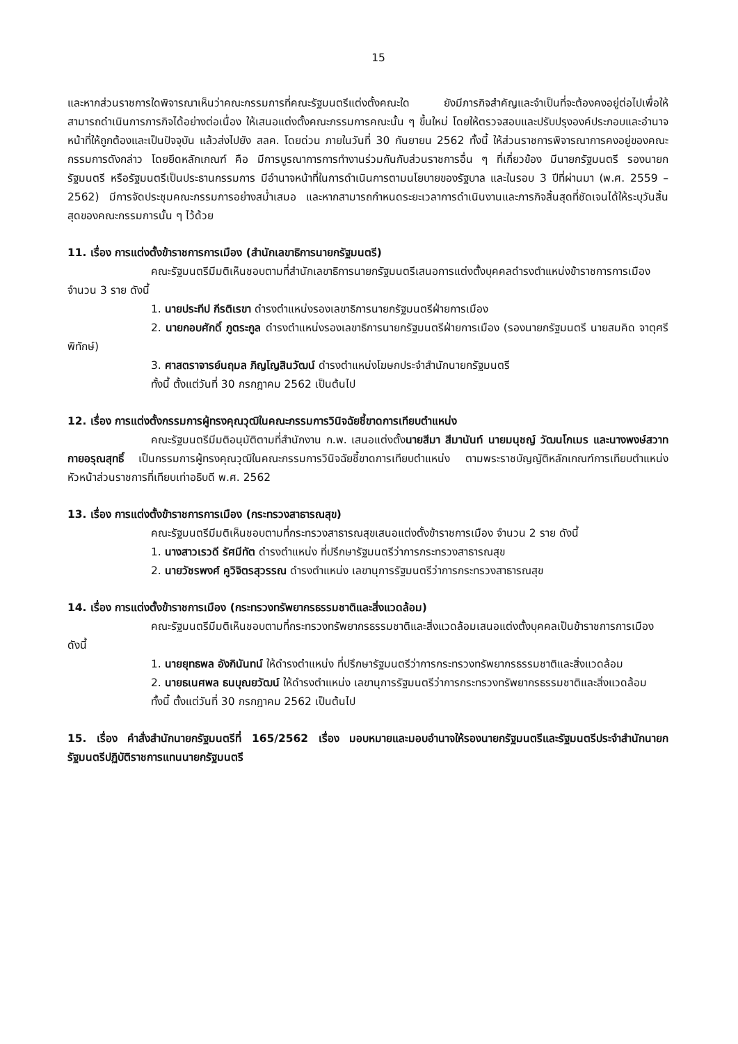15
และหากส่วนราชการใดพิจารณาเห็นว่าคณะกรรมการที่คณะรัฐมนตรีแต่งตั้งคณะใด ยังมีภารกิจสำคัญและจำเป็นที่จะต้องคงอยู่ต่อไปเพื่อให้สามารถดำเนินการภารกิจได้อย่างต่อเนื่อง ให้เสนอแต่งตั้งคณะกรรมการคณะนั้น ๆ ขึ้นใหม่ โดยให้ตรวจสอบและปรับปรุงองค์ประกอบและอำนาจหน้าที่ให้ถูกต้องและเป็นปัจจุบัน แล้วส่งไปยัง สลค. โดยด่วน ภายในวันที่ 30 กันยายน 2562 ทั้งนี้ ให้ส่วนราชการพิจารณาการคงอยู่ของคณะกรรมการดังกล่าว โดยยึดหลักเกณฑ์ คือ มีการบูรณาการการทำงานร่วมกันกับส่วนราชการอื่น ๆ ที่เกี่ยวข้อง มีนายกรัฐมนตรี รองนายกรัฐมนตรี หรือรัฐมนตรีเป็นประธานกรรมการ มีอำนาจหน้าที่ในการดำเนินการตามนโยบายของรัฐบาล และในรอบ 3 ปีที่ผ่านมา (พ.ศ. 2559 – 2562) มีการจัดประชุมคณะกรรมการอย่างสม่ำเสมอ และหากสามารถกำหนดระยะเวลาการดำเนินงานและภารกิจสิ้นสุดที่ชัดเจนได้ให้ระบุวันสิ้นสุดของคณะกรรมการนั้น ๆ ไว้ด้วย
11. เรื่อง การแต่งตั้งข้าราชการการเมือง (สำนักเลขาธิการนายกรัฐมนตรี)
คณะรัฐมนตรีมีมติเห็นชอบตามที่สำนักเลขาธิการนายกรัฐมนตรีเสนอการแต่งตั้งบุคคลดำรงตำแหน่งข้าราชการการเมือง จำนวน 3 ราย ดังนี้
1. นายประทีป กีรติเรขา ดำรงตำแหน่งรองเลขาธิการนายกรัฐมนตรีฝ่ายการเมือง
2. นายกอบศักดิ์ ภูตระกูล ดำรงตำแหน่งรองเลขาธิการนายกรัฐมนตรีฝ่ายการเมือง (รองนายกรัฐมนตรี นายสมคิด จาตุศรีพิทักษ์)
3. ศาสตราจารย์นฤมล ภิญโญสินวัฒน์ ดำรงตำแหน่งโฆษกประจำสำนักนายกรัฐมนตรี
ทั้งนี้ ตั้งแต่วันที่ 30 กรกฎาคม 2562 เป็นต้นไป
12. เรื่อง การแต่งตั้งกรรมการผู้ทรงคุณวุฒิในคณะกรรมการวินิจฉัยชี้ขาดการเทียบตำแหน่ง
คณะรัฐมนตรีมีมติอนุมัติตามที่สำนักงาน ก.พ. เสนอแต่งตั้งนายสีมา สีมานันท์ นายมนุชญ์ วัฒนโกเมร และนางพงษ์สวาท กายอรุณสุทธิ์ เป็นกรรมการผู้ทรงคุณวุฒิในคณะกรรมการวินิจฉัยชี้ขาดการเทียบตำแหน่ง ตามพระราชบัญญัติหลักเกณฑ์การเทียบตำแหน่งหัวหน้าส่วนราชการที่เทียบเท่าอธิบดี พ.ศ. 2562
13. เรื่อง การแต่งตั้งข้าราชการการเมือง (กระทรวงสาธารณสุข)
คณะรัฐมนตรีมีมติเห็นชอบตามที่กระทรวงสาธารณสุขเสนอแต่งตั้งข้าราชการเมือง จำนวน 2 ราย ดังนี้
1. นางสาวเรวดี รัศมีทัต ดำรงตำแหน่ง ที่ปรึกษารัฐมนตรีว่าการกระทรวงสาธารณสุข
2. นายวัชรพงศ์ คูวิจิตรสุวรรณ ดำรงตำแหน่ง เลขานุการรัฐมนตรีว่าการกระทรวงสาธารณสุข
14. เรื่อง การแต่งตั้งข้าราชการเมือง (กระทรวงทรัพยากรธรรมชาติและสิ่งแวดล้อม)
คณะรัฐมนตรีมีมติเห็นชอบตามที่กระทรวงทรัพยากรธรรมชาติและสิ่งแวดล้อมเสนอแต่งตั้งบุคคลเป็นข้าราชการการเมือง ดังนี้
1. นายยุทธพล อังกินันทน์ ให้ดำรงตำแหน่ง ที่ปรึกษารัฐมนตรีว่าการกระทรวงทรัพยากรธรรมชาติและสิ่งแวดล้อม
2. นายธเนศพล ธนบุณยวัฒน์ ให้ดำรงตำแหน่ง เลขานุการรัฐมนตรีว่าการกระทรวงทรัพยากรธรรมชาติและสิ่งแวดล้อม
ทั้งนี้ ตั้งแต่วันที่ 30 กรกฎาคม 2562 เป็นต้นไป
15. เรื่อง คำสั่งสำนักนายกรัฐมนตรีที่ 165/2562 เรื่อง มอบหมายและมอบอำนาจให้รองนายกรัฐมนตรีและรัฐมนตรีประจำสำนักนายกรัฐมนตรีปฏิบัติราชการแทนนายกรัฐมนตรี